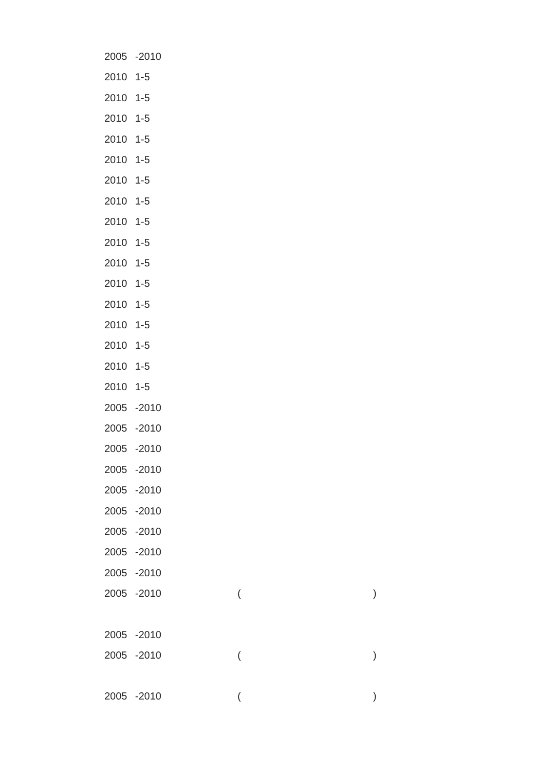2005 -2010
2010 1-5
2010 1-5
2010 1-5
2010 1-5
2010 1-5
2010 1-5
2010 1-5
2010 1-5
2010 1-5
2010 1-5
2010 1-5
2010 1-5
2010 1-5
2010 1-5
2010 1-5
2010 1-5
2005 -2010
2005 -2010
2005 -2010
2005 -2010
2005 -2010
2005 -2010
2005 -2010
2005 -2010
2005 -2010
2005 -2010 ()
2005 -2010
2005 -2010 ()
2005 -2010 ()